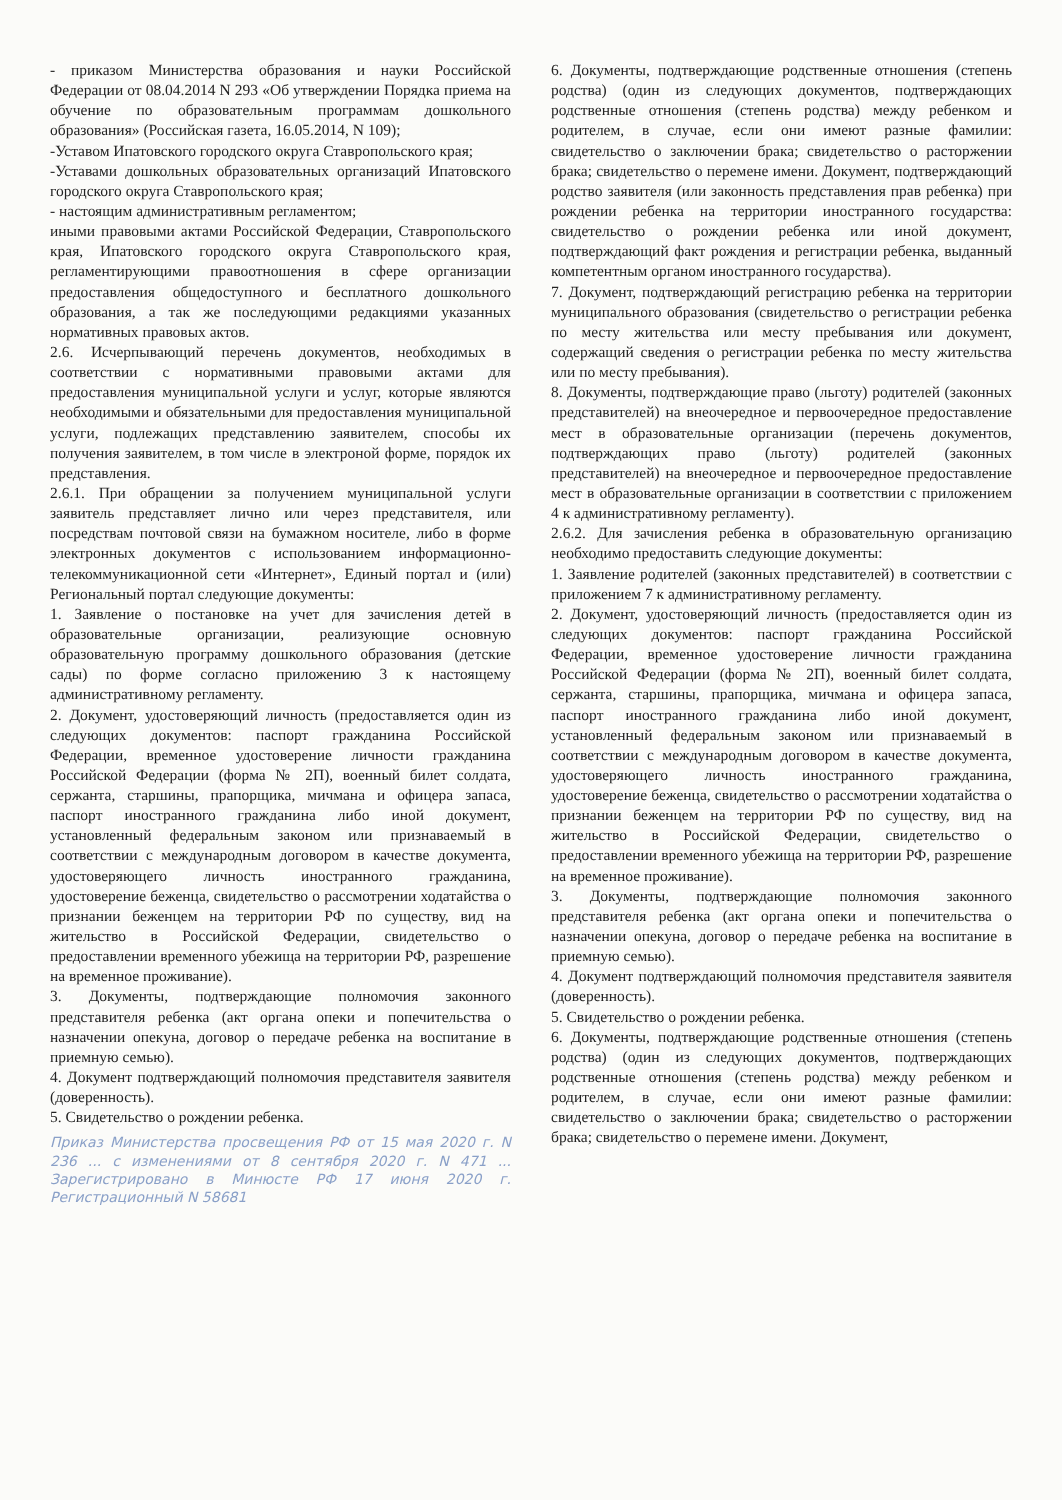- приказом Министерства образования и науки Российской Федерации от 08.04.2014 N 293 «Об утверждении Порядка приема на обучение по образовательным программам дошкольного образования» (Российская газета, 16.05.2014, N 109);
-Уставом Ипатовского городского округа Ставропольского края;
-Уставами дошкольных образовательных организаций Ипатовского городского округа Ставропольского края;
- настоящим административным регламентом;
иными правовыми актами Российской Федерации, Ставропольского края, Ипатовского городского округа Ставропольского края, регламентирующими правоотношения в сфере организации предоставления общедоступного и бесплатного дошкольного образования, а так же последующими редакциями указанных нормативных правовых актов.
2.6. Исчерпывающий перечень документов, необходимых в соответствии с нормативными правовыми актами для предоставления муниципальной услуги и услуг, которые являются необходимыми и обязательными для предоставления муниципальной услуги, подлежащих представлению заявителем, способы их получения заявителем, в том числе в электроной форме, порядок их представления.
2.6.1. При обращении за получением муниципальной услуги заявитель представляет лично или через представителя, или посредствам почтовой связи на бумажном носителе, либо в форме электронных документов с использованием информационно-телекоммуникационной сети «Интернет», Единый портал и (или) Региональный портал следующие документы:
1. Заявление о постановке на учет для зачисления детей в образовательные организации, реализующие основную образовательную программу дошкольного образования (детские сады) по форме согласно приложению 3 к настоящему административному регламенту.
2. Документ, удостоверяющий личность (предоставляется один из следующих документов: паспорт гражданина Российской Федерации, временное удостоверение личности гражданина Российской Федерации (форма № 2П), военный билет солдата, сержанта, старшины, прапорщика, мичмана и офицера запаса, паспорт иностранного гражданина либо иной документ, установленный федеральным законом или признаваемый в соответствии с международным договором в качестве документа, удостоверяющего личность иностранного гражданина, удостоверение беженца, свидетельство о рассмотрении ходатайства о признании беженцем на территории РФ по существу, вид на жительство в Российской Федерации, свидетельство о предоставлении временного убежища на территории РФ, разрешение на временное проживание).
3. Документы, подтверждающие полномочия законного представителя ребенка (акт органа опеки и попечительства о назначении опекуна, договор о передаче ребенка на воспитание в приемную семью).
4. Документ подтверждающий полномочия представителя заявителя (доверенность).
5. Свидетельство о рождении ребенка.
Приказ Министерства просвещения РФ от 15 мая 2020 г. N 236 ... с изменениями от 8 сентября 2020 г. N 471 ... Зарегистрировано в Минюсте РФ 17 июня 2020 г. Регистрационный N 58681
6. Документы, подтверждающие родственные отношения (степень родства) (один из следующих документов, подтверждающих родственные отношения (степень родства) между ребенком и родителем, в случае, если они имеют разные фамилии: свидетельство о заключении брака; свидетельство о расторжении брака; свидетельство о перемене имени. Документ, подтверждающий родство заявителя (или законность представления прав ребенка) при рождении ребенка на территории иностранного государства: свидетельство о рождении ребенка или иной документ, подтверждающий факт рождения и регистрации ребенка, выданный компетентным органом иностранного государства).
7. Документ, подтверждающий регистрацию ребенка на территории муниципального образования (свидетельство о регистрации ребенка по месту жительства или месту пребывания или документ, содержащий сведения о регистрации ребенка по месту жительства или по месту пребывания).
8. Документы, подтверждающие право (льготу) родителей (законных представителей) на внеочередное и первоочередное предоставление мест в образовательные организации (перечень документов, подтверждающих право (льготу) родителей (законных представителей) на внеочередное и первоочередное предоставление мест в образовательные организации в соответствии с приложением 4 к административному регламенту).
2.6.2. Для зачисления ребенка в образовательную организацию необходимо предоставить следующие документы:
1. Заявление родителей (законных представителей) в соответствии с приложением 7 к административному регламенту.
2. Документ, удостоверяющий личность (предоставляется один из следующих документов: паспорт гражданина Российской Федерации, временное удостоверение личности гражданина Российской Федерации (форма № 2П), военный билет солдата, сержанта, старшины, прапорщика, мичмана и офицера запаса, паспорт иностранного гражданина либо иной документ, установленный федеральным законом или признаваемый в соответствии с международным договором в качестве документа, удостоверяющего личность иностранного гражданина, удостоверение беженца, свидетельство о рассмотрении ходатайства о признании беженцем на территории РФ по существу, вид на жительство в Российской Федерации, свидетельство о предоставлении временного убежища на территории РФ, разрешение на временное проживание).
3. Документы, подтверждающие полномочия законного представителя ребенка (акт органа опеки и попечительства о назначении опекуна, договор о передаче ребенка на воспитание в приемную семью).
4. Документ подтверждающий полномочия представителя заявителя (доверенность).
5. Свидетельство о рождении ребенка.
6. Документы, подтверждающие родственные отношения (степень родства) (один из следующих документов, подтверждающих родственные отношения (степень родства) между ребенком и родителем, в случае, если они имеют разные фамилии: свидетельство о заключении брака; свидетельство о расторжении брака; свидетельство о перемене имени. Документ,